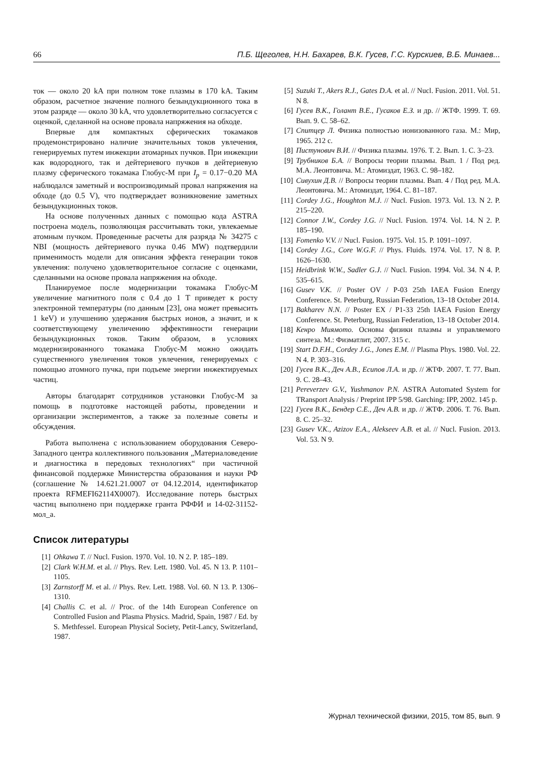66 П.Б. Щеголев, Н.Н. Бахарев, В.К. Гусев, Г.С. Курскиев, В.Б. Минаев...
ток — около 20 kA при полном токе плазмы в 170 kA. Таким образом, расчетное значение полного безындукционного тока в этом разряде — около 30 kA, что удовлетворительно согласуется с оценкой, сделанной на основе провала напряжения на обходе.
Впервые для компактных сферических токамаков продемонстрировано наличие значительных токов увлечения, генерируемых путем инжекции атомарных пучков. При инжекции как водородного, так и дейтериевого пучков в дейтериевую плазму сферического токамака Глобус-М при I<sub>p</sub> = 0.17−0.20 MA наблюдался заметный и воспроизводимый провал напряжения на обходе (до 0.5 V), что подтверждает возникновение заметных безындукционных токов.
На основе полученных данных с помощью кода ASTRA построена модель, позволяющая рассчитывать токи, увлекаемые атомным пучком. Проведенные расчеты для разряда № 34275 с NBI (мощность дейтериевого пучка 0.46 MW) подтвердили применимость модели для описания эффекта генерации токов увлечения: получено удовлетворительное согласие с оценками, сделанными на основе провала напряжения на обходе.
Планируемое после модернизации токамака Глобус-М увеличение магнитного поля с 0.4 до 1 T приведет к росту электронной температуры (по данным [23], она может превысить 1 keV) и улучшению удержания быстрых ионов, а значит, и к соответствующему увеличению эффективности генерации безындукционных токов. Таким образом, в условиях модернизированного токамака Глобус-М можно ожидать существенного увеличения токов увлечения, генерируемых с помощью атомного пучка, при подъеме энергии инжектируемых частиц.
Авторы благодарят сотрудников установки Глобус-М за помощь в подготовке настоящей работы, проведении и организации экспериментов, а также за полезные советы и обсуждения.
Работа выполнена с использованием оборудования Северо-Западного центра коллективного пользования „Материаловедение и диагностика в передовых технологиях“ при частичной финансовой поддержке Министерства образования и науки РФ (соглашение № 14.621.21.0007 от 04.12.2014, идентификатор проекта RFMEFI62114X0007). Исследование потерь быстрых частиц выполнено при поддержке гранта РФФИ и 14-02-31152-мол_а.
Список литературы
[1] Ohkawa T. // Nucl. Fusion. 1970. Vol. 10. N 2. P. 185–189.
[2] Clark W.H.M. et al. // Phys. Rev. Lett. 1980. Vol. 45. N 13. P. 1101–1105.
[3] Zarnstorff M. et al. // Phys. Rev. Lett. 1988. Vol. 60. N 13. P. 1306–1310.
[4] Challis C. et al. // Proc. of the 14th European Conference on Controlled Fusion and Plasma Physics. Madrid, Spain, 1987 / Ed. by S. Methfessel. European Physical Society, Petit-Lancy, Switzerland, 1987.
[5] Suzuki T., Akers R.J., Gates D.A. et al. // Nucl. Fusion. 2011. Vol. 51. N 8.
[6] Гусев В.К., Голант В.Е., Гусаков Е.З. и др. // ЖТФ. 1999. Т. 69. Вып. 9. С. 58–62.
[7] Спитцер Л. Физика полностью ионизованного газа. М.: Мир, 1965. 212 с.
[8] Пистунович В.И. // Физика плазмы. 1976. Т. 2. Вып. 1. С. 3–23.
[9] Трубников Б.А. // Вопросы теории плазмы. Вып. 1 / Под ред. М.А. Леонтовича. М.: Атомиздат, 1963. С. 98–182.
[10] Сивухин Д.В. // Вопросы теории плазмы. Вып. 4 / Под ред. М.А. Леонтовича. М.: Атомиздат, 1964. С. 81–187.
[11] Cordey J.G., Houghton M.J. // Nucl. Fusion. 1973. Vol. 13. N 2. P. 215–220.
[12] Connor J.W., Cordey J.G. // Nucl. Fusion. 1974. Vol. 14. N 2. P. 185–190.
[13] Fomenko V.V. // Nucl. Fusion. 1975. Vol. 15. P. 1091–1097.
[14] Cordey J.G., Core W.G.F. // Phys. Fluids. 1974. Vol. 17. N 8. P. 1626–1630.
[15] Heidbrink W.W., Sadler G.J. // Nucl. Fusion. 1994. Vol. 34. N 4. P. 535–615.
[16] Gusev V.K. // Poster OV / P-03 25th IAEA Fusion Energy Conference. St. Peterburg, Russian Federation, 13–18 October 2014.
[17] Bakharev N.N. // Poster EX / P1-33 25th IAEA Fusion Energy Conference. St. Peterburg, Russian Federation, 13–18 October 2014.
[18] Кенро Миямото. Основы физики плазмы и управляемого синтеза. М.: Физматлит, 2007. 315 с.
[19] Start D.F.H., Cordey J.G., Jones E.M. // Plasma Phys. 1980. Vol. 22. N 4. P. 303–316.
[20] Гусев В.К., Деч А.В., Есипов Л.А. и др. // ЖТФ. 2007. Т. 77. Вып. 9. С. 28–43.
[21] Pereverzev G.V., Yushmanov P.N. ASTRA Automated System for TRansport Analysis / Preprint IPP 5/98. Garching: IPP, 2002. 145 p.
[22] Гусев В.К., Бендер С.Е., Деч А.В. и др. // ЖТФ. 2006. Т. 76. Вып. 8. С. 25–32.
[23] Gusev V.K., Azizov E.A., Alekseev A.B. et al. // Nucl. Fusion. 2013. Vol. 53. N 9.
Журнал технической физики, 2015, том 85, вып. 9